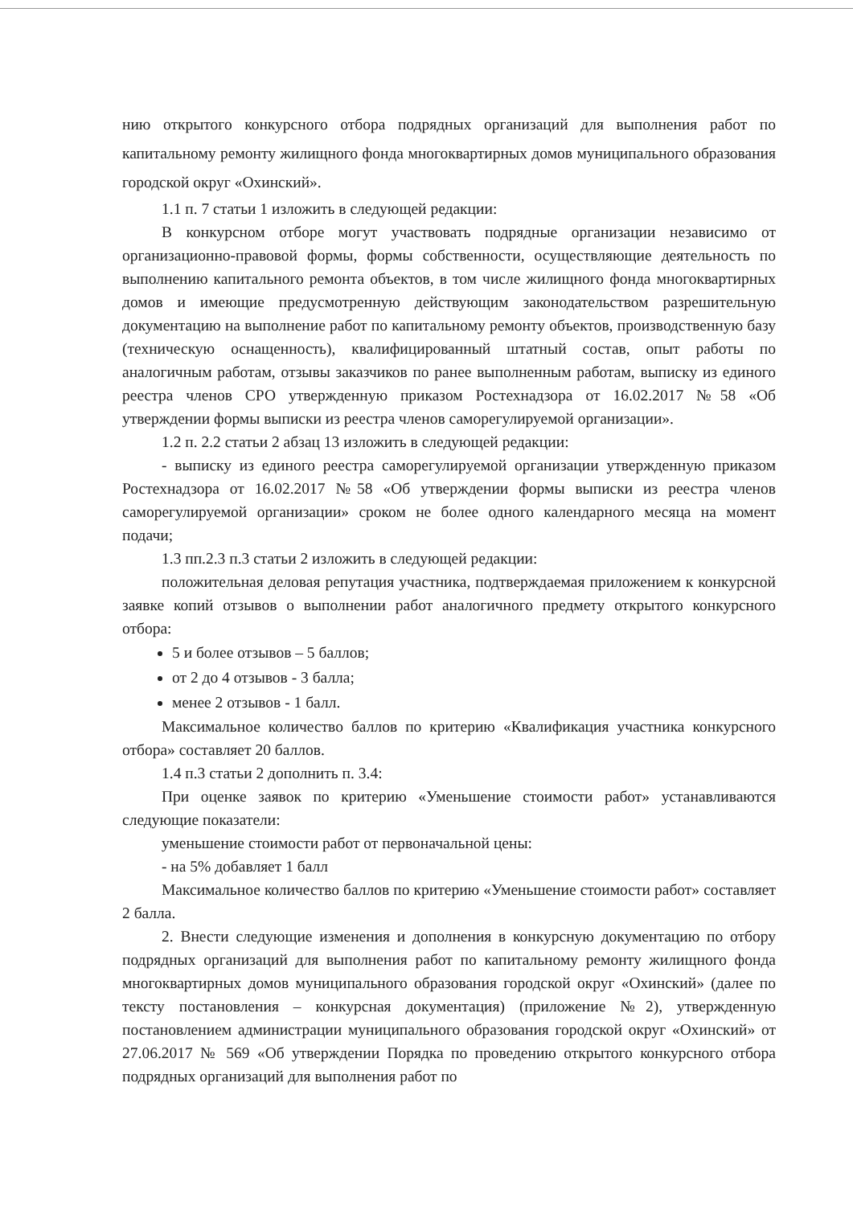нию открытого конкурсного отбора подрядных организаций для выполнения работ по капитальному ремонту жилищного фонда многоквартирных домов муниципального образования городской округ «Охинский».
1.1 п. 7 статьи 1 изложить в следующей редакции:
В конкурсном отборе могут участвовать подрядные организации независимо от организационно-правовой формы, формы собственности, осуществляющие деятельность по выполнению капитального ремонта объектов, в том числе жилищного фонда многоквартирных домов и имеющие предусмотренную действующим законодательством разрешительную документацию на выполнение работ по капитальному ремонту объектов, производственную базу (техническую оснащенность), квалифицированный штатный состав, опыт работы по аналогичным работам, отзывы заказчиков по ранее выполненным работам, выписку из единого реестра членов СРО утвержденную приказом Ростехнадзора от 16.02.2017 №58 «Об утверждении формы выписки из реестра членов саморегулируемой организации».
1.2 п. 2.2 статьи 2 абзац 13 изложить в следующей редакции:
- выписку из единого реестра саморегулируемой организации утвержденную приказом Ростехнадзора от 16.02.2017 №58 «Об утверждении формы выписки из реестра членов саморегулируемой организации» сроком не более одного календарного месяца на момент подачи;
1.3 пп.2.3 п.3 статьи 2 изложить в следующей редакции:
положительная деловая репутация участника, подтверждаемая приложением к конкурсной заявке копий отзывов о выполнении работ аналогичного предмету открытого конкурсного отбора:
5 и более отзывов – 5 баллов;
от 2 до 4 отзывов - 3 балла;
менее 2 отзывов - 1 балл.
Максимальное количество баллов по критерию «Квалификация участника конкурсного отбора» составляет 20 баллов.
1.4 п.3 статьи 2 дополнить п. 3.4:
При оценке заявок по критерию «Уменьшение стоимости работ» устанавливаются следующие показатели:
уменьшение стоимости работ от первоначальной цены:
- на 5% добавляет 1 балл
Максимальное количество баллов по критерию «Уменьшение стоимости работ» составляет 2 балла.
2. Внести следующие изменения и дополнения в конкурсную документацию по отбору подрядных организаций для выполнения работ по капитальному ремонту жилищного фонда многоквартирных домов муниципального образования городской округ «Охинский» (далее по тексту постановления – конкурсная документация) (приложение №2), утвержденную постановлением администрации муниципального образования городской округ «Охинский» от 27.06.2017 № 569 «Об утверждении Порядка по проведению открытого конкурсного отбора подрядных организаций для выполнения работ по